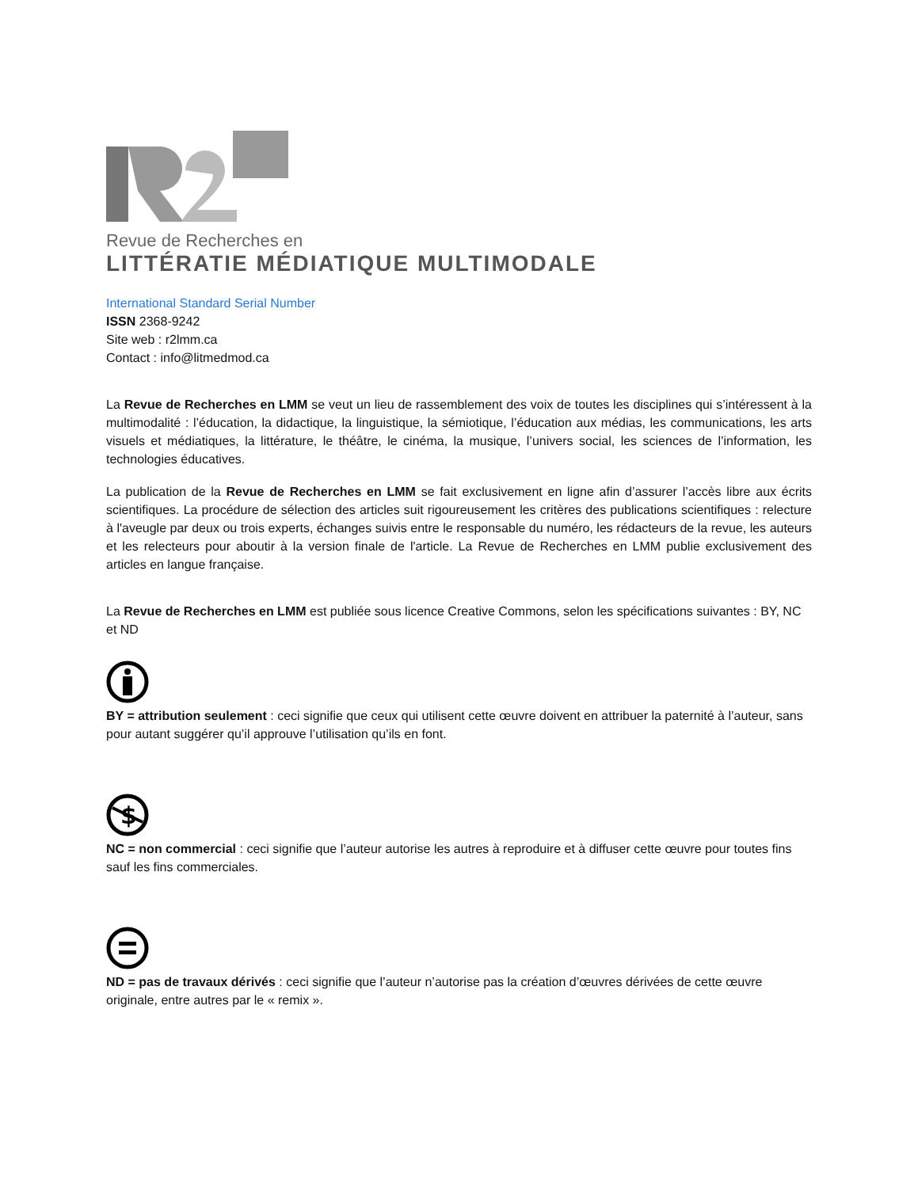Revue de Recherches en
LITTÉRATIE MÉDIATIQUE MULTIMODALE
International Standard Serial Number
ISSN 2368-9242
Site web : r2lmm.ca
Contact : info@litmedmod.ca
La Revue de Recherches en LMM se veut un lieu de rassemblement des voix de toutes les disciplines qui s’intéressent à la multimodalité : l’éducation, la didactique, la linguistique, la sémiotique, l’éducation aux médias, les communications, les arts visuels et médiatiques, la littérature, le théâtre, le cinéma, la musique, l’univers social, les sciences de l’information, les technologies éducatives.
La publication de la Revue de Recherches en LMM se fait exclusivement en ligne afin d’assurer l’accès libre aux écrits scientifiques. La procédure de sélection des articles suit rigoureusement les critères des publications scientifiques : relecture à l'aveugle par deux ou trois experts, échanges suivis entre le responsable du numéro, les rédacteurs de la revue, les auteurs et les relecteurs pour aboutir à la version finale de l'article. La Revue de Recherches en LMM publie exclusivement des articles en langue française.
La Revue de Recherches en LMM est publiée sous licence Creative Commons, selon les spécifications suivantes : BY, NC et ND
BY = attribution seulement : ceci signifie que ceux qui utilisent cette œuvre doivent en attribuer la paternité à l’auteur, sans pour autant suggérer qu’il approuve l’utilisation qu’ils en font.
$
NC = non commercial : ceci signifie que l’auteur autorise les autres à reproduire et à diffuser cette œuvre pour toutes fins sauf les fins commerciales.
ND = pas de travaux dérivés : ceci signifie que l’auteur n’autorise pas la création d’œuvres dérivées de cette œuvre originale, entre autres par le « remix ».